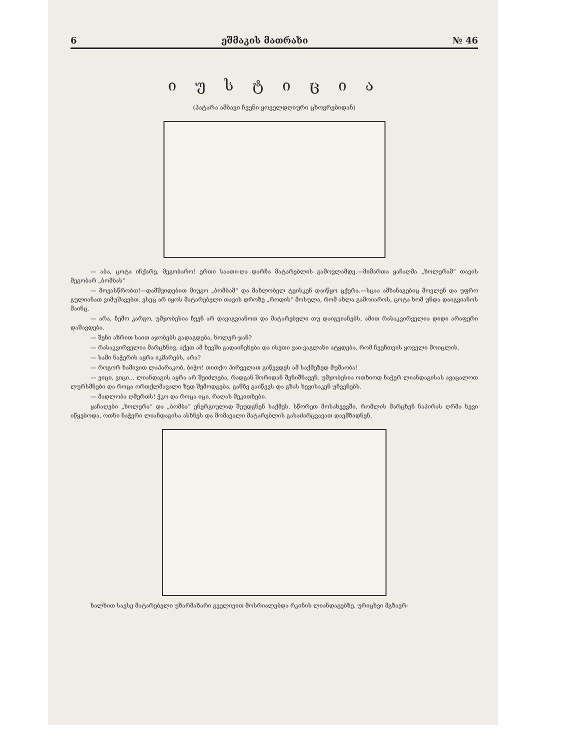6 ეშმაკის მათრახი № 46
ი უ ს ტ ი ც ი ა
(პატარა ამბავი ჩვენი ყოველდღიური ცხოვრებიდან)
— აბა, ცოტა იჩქარე, მეგობარო! ერთი საათი-ღა დარჩა მატარებლის გამოვლამდე.—მიმართა ყაჩაღმა „ხოლერამ“ თავის მეგობარ „ბომბას“
— მოვასწრობთ!—დამშვიდებით მიუგო „ბომბამ“ და მახლობელ ტეისკენ დაიწყო ცქერა.—სცაა ამხანაგებიც მოვლენ და უფრო გულიანათ ვიმუშავებთ. ესეც არ იყოს მატარებელი თავის დროზე „როდის“ მოსულა, რომ ახლა გამოიაროს, ცოტა ხომ უნდა დაიგვიანოს მაინც.
— არა, ჩემო კარგო, უმჯობესია ჩვენ არ დავიგვიანოთ და მატარებელი თუ დაიგვიანებს, ამით რასაკვირველია დიდი არაფერი დაშავდება.
— შენი აზრით საით აჯობებს გადაგდება, ხოლერ-ჯან?
— რასაკვირველია მარცხნივ. აქეთ ამ ხევში გადაიჩეხება და ისეთი ვაი-ვაგლახი ატყდება, რომ ჩვენთვის ყოველი მოიცლის.
— სამი ნაჭერის აყრა იკმარებს, არა?
— როგორ ხამივით ლაპარაკობ, ბიჭო! თითქო პირველათ გიწევდეს ამ საქმეზედ მუშაობა!
— ვიცი, ვიცი... ლიანდაგის აყრა არ შეიძლება, რადგან შორიდან შენიშნავენ. უმჯობესია ოთხიოდ ნაჭერ ლიანდაგისას ავაცალოთ ლურსმნები და როცა ორთქლმავალი ზედ შემოდგება, განზე გაიწევს და გზას ხევისაკენ უჩვენებს.
— მადლობა ღმერთს! ჭკო და როცა იცი, რაღას მეკითხები.
ყაჩაღები „ხოლერა“ და „ბომბა“ ენერგიულად შეუდგნენ საქმეს. სწორეთ მოსახვევში, რომლის მარცხენ ნაპირას ღრმა ხევი იწყებოდა, ოთხი ნაჭერი ლიანდაგისა ასხნეს და მომავალი მატარებლის გასაძარცვავათ დაემზადნენ.
ხალხით სავსე მატარებელი უზარმაზარი გველივით მოსრიალებდა რკინის ლიანდაგებზე. ურიცხვი მგზავრ-